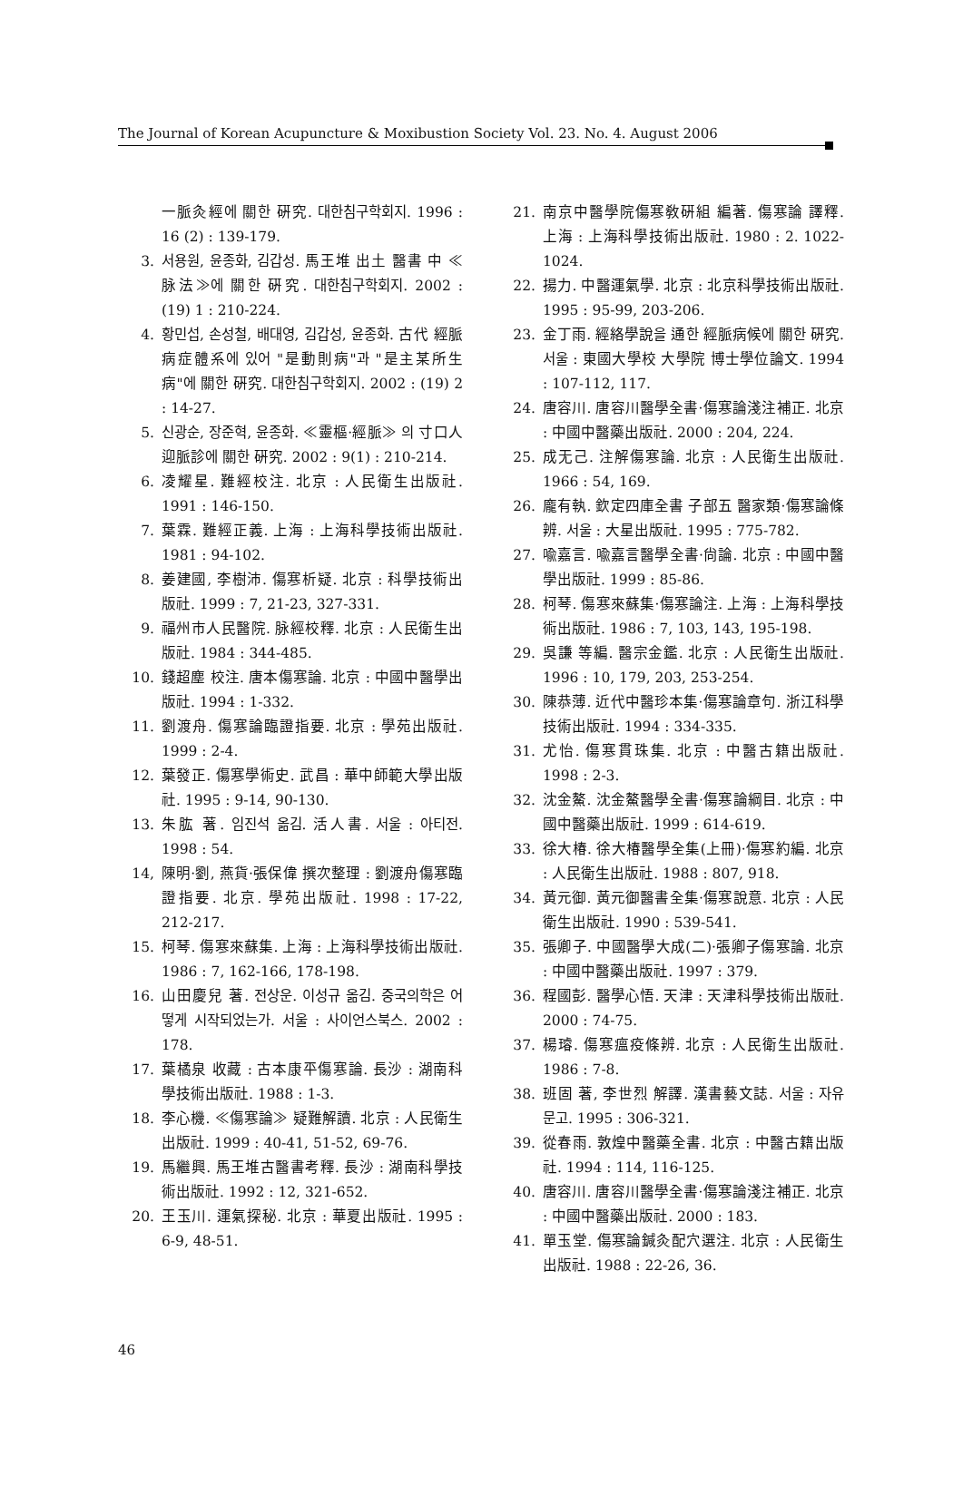The Journal of Korean Acupuncture & Moxibustion Society Vol. 23. No. 4. August 2006
一脈灸經에 關한 硏究. 대한침구학회지. 1996 : 16 (2) : 139-179.
3. 서용원, 윤종화, 김갑성. 馬王堆 出土 醫書 中 ≪脉法≫에 關한 硏究. 대한침구학회지. 2002 : (19) 1 : 210-224.
4. 황민섭, 손성철, 배대영, 김갑성, 윤종화. 古代 經脈病症體系에 있어 "是動則病"과 "是主某所生病"에 關한 硏究. 대한침구학회지. 2002 : (19) 2 : 14-27.
5. 신광순, 장준혁, 윤종화. ≪靈樞·經脈≫ 의 寸口人迎脈診에 關한 硏究. 2002 : 9(1) : 210-214.
6. 凌耀星. 難經校注. 北京 : 人民衛生出版社. 1991 : 146-150.
7. 葉霖. 難經正義. 上海 : 上海科學技術出版社. 1981 : 94-102.
8. 姜建國, 李樹沛. 傷寒析疑. 北京 : 科學技術出版社. 1999 : 7, 21-23, 327-331.
9. 福州市人民醫院. 脉經校釋. 北京 : 人民衛生出版社. 1984 : 344-485.
10. 錢超塵 校注. 唐本傷寒論. 北京 : 中國中醫學出版社. 1994 : 1-332.
11. 劉渡舟. 傷寒論臨證指要. 北京 : 學苑出版社. 1999 : 2-4.
12. 葉發正. 傷寒學術史. 武昌 : 華中師範大學出版社. 1995 : 9-14, 90-130.
13. 朱肱 著. 임진석 옮김. 活人書. 서울 : 아티전. 1998 : 54.
14, 陳明·劉, 燕貨·張保偉 撰次整理 : 劉渡舟傷寒臨證指要. 北京. 學苑出版社. 1998 : 17-22, 212-217.
15. 柯琴. 傷寒來蘇集. 上海 : 上海科學技術出版社. 1986 : 7, 162-166, 178-198.
16. 山田慶兒 著. 전상운. 이성규 옮김. 중국의학은 어떻게 시작되었는가. 서울 : 사이언스북스. 2002 : 178.
17. 葉橘泉 收藏 : 古本康平傷寒論. 長沙 : 湖南科學技術出版社. 1988 : 1-3.
18. 李心機. ≪傷寒論≫ 疑難解讀. 北京 : 人民衛生出版社. 1999 : 40-41, 51-52, 69-76.
19. 馬繼興. 馬王堆古醫書考釋. 長沙 : 湖南科學技術出版社. 1992 : 12, 321-652.
20. 王玉川. 運氣探秘. 北京 : 華夏出版社. 1995 : 6-9, 48-51.
21. 南京中醫學院傷寒敎硏組 編著. 傷寒論 譯釋. 上海 : 上海科學技術出版社. 1980 : 2. 1022-1024.
22. 揚力. 中醫運氣學. 北京 : 北京科學技術出版社. 1995 : 95-99, 203-206.
23. 金丁雨. 經絡學說을 通한 經脈病候에 關한 硏究. 서울 : 東國大學校 大學院 博士學位論文. 1994 : 107-112, 117.
24. 唐容川. 唐容川醫學全書·傷寒論淺注補正. 北京 : 中國中醫藥出版社. 2000 : 204, 224.
25. 成无己. 注解傷寒論. 北京 : 人民衛生出版社. 1966 : 54, 169.
26. 龐有執. 欽定四庫全書 子部五 醫家類·傷寒論條辨. 서울 : 大星出版社. 1995 : 775-782.
27. 喩嘉言. 喩嘉言醫學全書·尙論. 北京 : 中國中醫學出版社. 1999 : 85-86.
28. 柯琴. 傷寒來蘇集·傷寒論注. 上海 : 上海科學技術出版社. 1986 : 7, 103, 143, 195-198.
29. 吳謙 等編. 醫宗金鑑. 北京 : 人民衛生出版社. 1996 : 10, 179, 203, 253-254.
30. 陳恭薄. 近代中醫珍本集·傷寒論章句. 浙江科學技術出版社. 1994 : 334-335.
31. 尤怡. 傷寒貫珠集. 北京 : 中醫古籍出版社. 1998 : 2-3.
32. 沈金鰲. 沈金鰲醫學全書·傷寒論綱目. 北京 : 中國中醫藥出版社. 1999 : 614-619.
33. 徐大椿. 徐大椿醫學全集(上冊)·傷寒約編. 北京 : 人民衛生出版社. 1988 : 807, 918.
34. 黃元御. 黃元御醫書全集·傷寒說意. 北京 : 人民衛生出版社. 1990 : 539-541.
35. 張卿子. 中國醫學大成(二)·張卿子傷寒論. 北京 : 中國中醫藥出版社. 1997 : 379.
36. 程國彭. 醫學心悟. 天津 : 天津科學技術出版社. 2000 : 74-75.
37. 楊璿. 傷寒瘟疫條辨. 北京 : 人民衛生出版社. 1986 : 7-8.
38. 班固 著, 李世烈 解譯. 漢書藝文誌. 서울 : 자유문고. 1995 : 306-321.
39. 從春雨. 敦煌中醫藥全書. 北京 : 中醫古籍出版社. 1994 : 114, 116-125.
40. 唐容川. 唐容川醫學全書·傷寒論淺注補正. 北京 : 中國中醫藥出版社. 2000 : 183.
41. 單玉堂. 傷寒論鍼灸配穴選注. 北京 : 人民衛生出版社. 1988 : 22-26, 36.
46